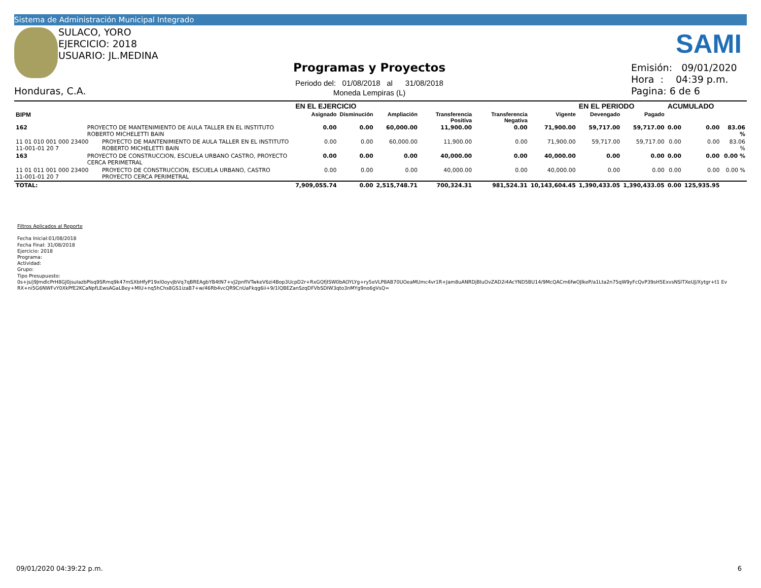Sistema de Administración Municipal Integrado
SULACO, YORO
EJERCICIO: 2018
USUARIO: JL.MEDINA
Honduras, C.A.
Programas y Proyectos
Periodo del: 01/08/2018 al 31/08/2018
Moneda Lempiras (L)
SAMI
Emisión: 09/01/2020
Hora : 04:39 p.m.
Pagina: 6 de 6
| | | | EN EL EJERCICIO | | | | | | EN EL PERIODO | | ACUMULADO | | |
| --- | --- | --- | --- | --- | --- | --- | --- | --- | --- | --- | --- | --- | --- |
| BIPM | | | Asignado | Disminución | Ampliación | Transferencia Positiva | Transferencia Negativa | Vigente | Devengado | Pagado | | | |
| 162 | PROYECTO DE MANTENIMIENTO DE AULA TALLER EN EL INSTITUTO ROBERTO MICHELETTI BAIN | | 0.00 | 0.00 | 60,000.00 | 11,900.00 | 0.00 | 71,900.00 | 59,717.00 | 59,717.00 | 0.00 | 0.00 | 83.06 % |
| 11 01 010 001 000 23400 11-001-01 20 7 | | PROYECTO DE MANTENIMIENTO DE AULA TALLER EN EL INSTITUTO ROBERTO MICHELETTI BAIN | 0.00 | 0.00 | 60,000.00 | 11,900.00 | 0.00 | 71,900.00 | 59,717.00 | 59,717.00 | 0.00 | 0.00 | 83.06 % |
| 163 | PROYECTO DE CONSTRUCCION, ESCUELA URBANO CASTRO, PROYECTO CERCA PERIMETRAL | | 0.00 | 0.00 | 0.00 | 40,000.00 | 0.00 | 40,000.00 | 0.00 | 0.00 | 0.00 | 0.00 | 0.00 % |
| 11 01 011 001 000 23400 11-001-01 20 7 | | PROYECTO DE CONSTRUCCION, ESCUELA URBANO, CASTRO PROYECTO CERCA PERIMETRAL | 0.00 | 0.00 | 0.00 | 40,000.00 | 0.00 | 40,000.00 | 0.00 | 0.00 | 0.00 | 0.00 | 0.00 % |
| TOTAL: | | | 7,909,055.74 | 0.00 | 2,515,748.71 | 700,324.31 | 981,524.31 | 10,143,604.45 | 1,390,433.05 | 1,390,433.05 | 0.00 | 125,935.95 | |
Filtros Aplicados al Reporte
Fecha Inicial:01/08/2018
Fecha Final: 31/08/2018
Ejercicio: 2018
Programa:
Actividad:
Grupo:
Tipo Presupuesto:
0s+js/j9JmdlcPrH8GJ0jsuIazbPIsq9SRmq9k47mSXbHfyP19xl0oyvJbVq7qBREAgbYB4tN7+vJ2pnfIVTwkeV6zi4Bop3UcpD2r+RxGQfjISW0bAOYLYg+ry5eVLP8AB70UOeaMUmc4vr1R+Jam8uANRDjBIuOvZAD2i4AcYND5BU14/9McQACm6fwOJlkeP/a1Lta2n75qW9yFcQvP39sH5ExvsNSlTXeUJ/Xytgr+t1 EvRX+ni5G6NWFvY0XkPfE2KCaNpfLEwsAGaLBey+MlU+nq5hChs8GS1izaB7+w/46Rb4vcQR9CnUaFkqg6ii+9/1lQBEZanSzqDFVbSDIW3qto3nMYg9no6gVsQ=
09/01/2020 04:39:22 p.m. 6